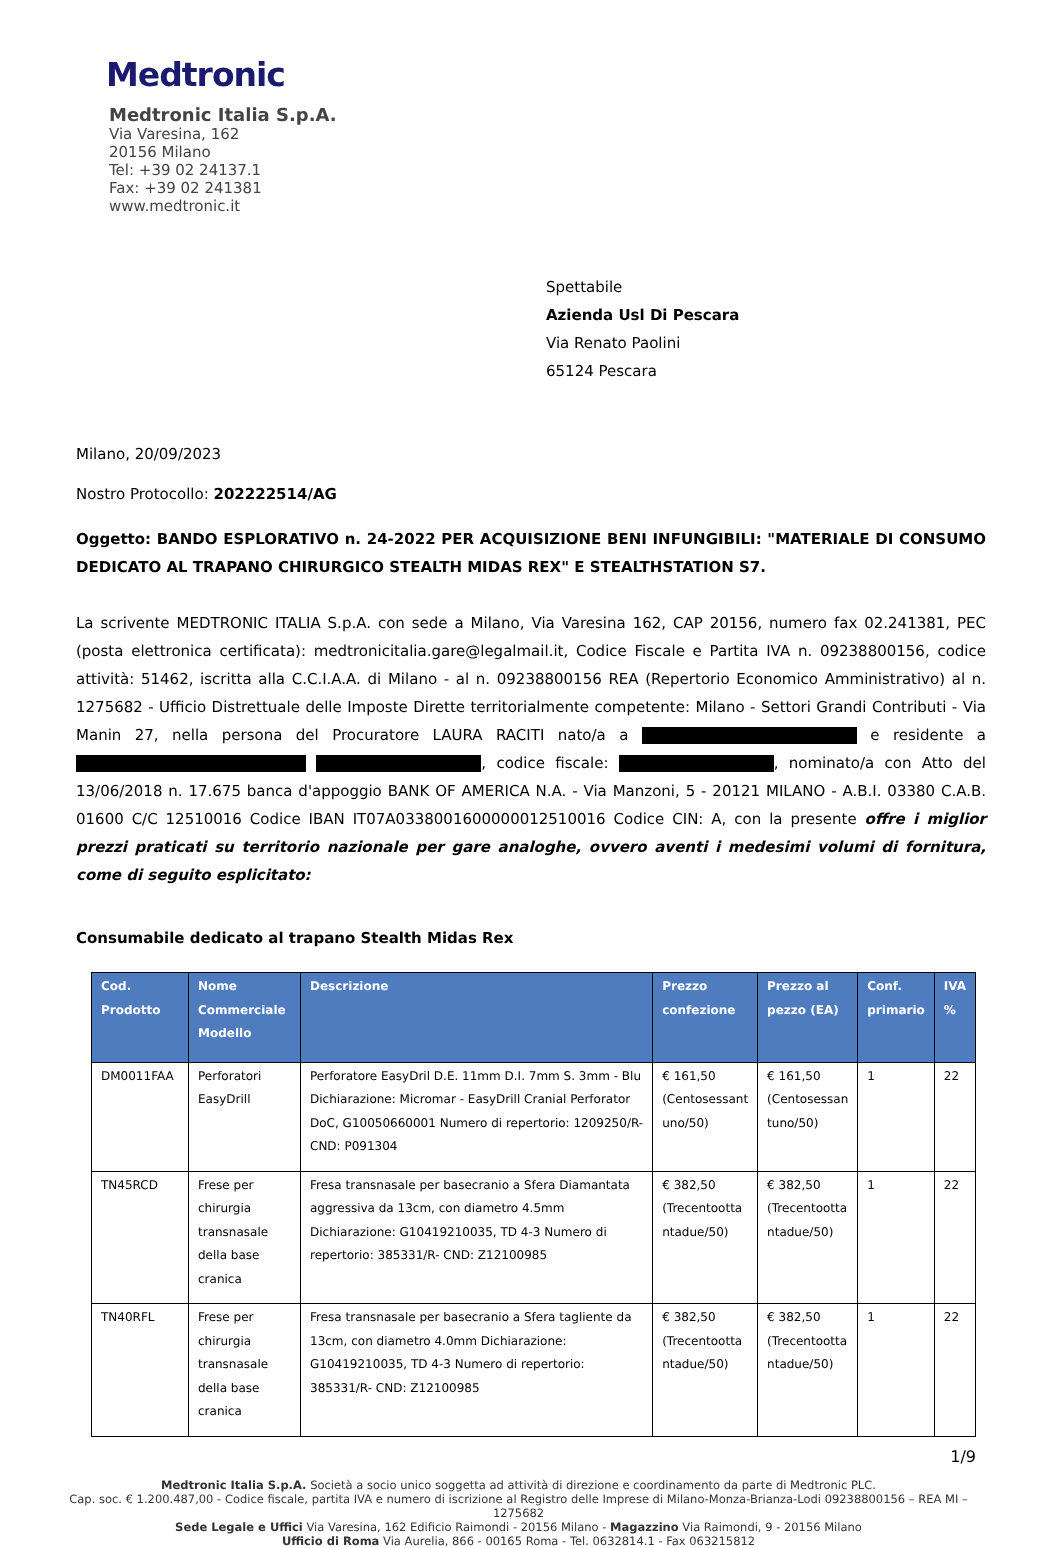Medtronic
Medtronic Italia S.p.A.
Via Varesina, 162
20156 Milano
Tel: +39 02 24137.1
Fax: +39 02 241381
www.medtronic.it
Spettabile
Azienda Usl Di Pescara
Via Renato Paolini
65124 Pescara
Milano, 20/09/2023
Nostro Protocollo: 202222514/AG
Oggetto: BANDO ESPLORATIVO n. 24-2022 PER ACQUISIZIONE BENI INFUNGIBILI: "MATERIALE DI CONSUMO DEDICATO AL TRAPANO CHIRURGICO STEALTH MIDAS REX" E STEALTHSTATION S7.
La scrivente MEDTRONIC ITALIA S.p.A. con sede a Milano, Via Varesina 162, CAP 20156, numero fax 02.241381, PEC (posta elettronica certificata): medtronicitalia.gare@legalmail.it, Codice Fiscale e Partita IVA n. 09238800156, codice attività: 51462, iscritta alla C.C.I.A.A. di Milano - al n. 09238800156 REA (Repertorio Economico Amministrativo) al n. 1275682 - Ufficio Distrettuale delle Imposte Dirette territorialmente competente: Milano - Settori Grandi Contributi - Via Manin 27, nella persona del Procuratore LAURA RACITI nato/a a e residente a , codice fiscale: , nominato/a con Atto del 13/06/2018 n. 17.675 banca d'appoggio BANK OF AMERICA N.A. - Via Manzoni, 5 - 20121 MILANO - A.B.I. 03380 C.A.B. 01600 C/C 12510016 Codice IBAN IT07A0338001600000012510016 Codice CIN: A, con la presente offre i miglior prezzi praticati su territorio nazionale per gare analoghe, ovvero aventi i medesimi volumi di fornitura, come di seguito esplicitato:
Consumabile dedicato al trapano Stealth Midas Rex
| Cod. Prodotto | Nome Commerciale Modello | Descrizione | Prezzo confezione | Prezzo al pezzo (EA) | Conf. primario | IVA % |
| --- | --- | --- | --- | --- | --- | --- |
| DM0011FAA | Perforatori EasyDrill | Perforatore EasyDril D.E. 11mm D.I. 7mm S. 3mm - Blu Dichiarazione: Micromar - EasyDrill Cranial Perforator DoC, G10050660001 Numero di repertorio: 1209250/R- CND: P091304 | € 161,50 (Centosessant uno/50) | € 161,50 (Centosessan tuno/50) | 1 | 22 |
| TN45RCD | Frese per chirurgia transnasale della base cranica | Fresa transnasale per basecranio a Sfera Diamantata aggressiva da 13cm, con diametro 4.5mm Dichiarazione: G10419210035, TD 4-3 Numero di repertorio: 385331/R- CND: Z12100985 | € 382,50 (Trecentootta ntadue/50) | € 382,50 (Trecentootta ntadue/50) | 1 | 22 |
| TN40RFL | Frese per chirurgia transnasale della base cranica | Fresa transnasale per basecranio a Sfera tagliente da 13cm, con diametro 4.0mm Dichiarazione: G10419210035, TD 4-3 Numero di repertorio: 385331/R- CND: Z12100985 | € 382,50 (Trecentootta ntadue/50) | € 382,50 (Trecentootta ntadue/50) | 1 | 22 |
1/9
Medtronic Italia S.p.A. Società a socio unico soggetta ad attività di direzione e coordinamento da parte di Medtronic PLC.
Cap. soc. € 1.200.487,00 - Codice fiscale, partita IVA e numero di iscrizione al Registro delle Imprese di Milano-Monza-Brianza-Lodi 09238800156 – REA MI – 1275682
Sede Legale e Uffici Via Varesina, 162 Edificio Raimondi - 20156 Milano - Magazzino Via Raimondi, 9 - 20156 Milano
Ufficio di Roma Via Aurelia, 866 - 00165 Roma - Tel. 0632814.1 - Fax 063215812